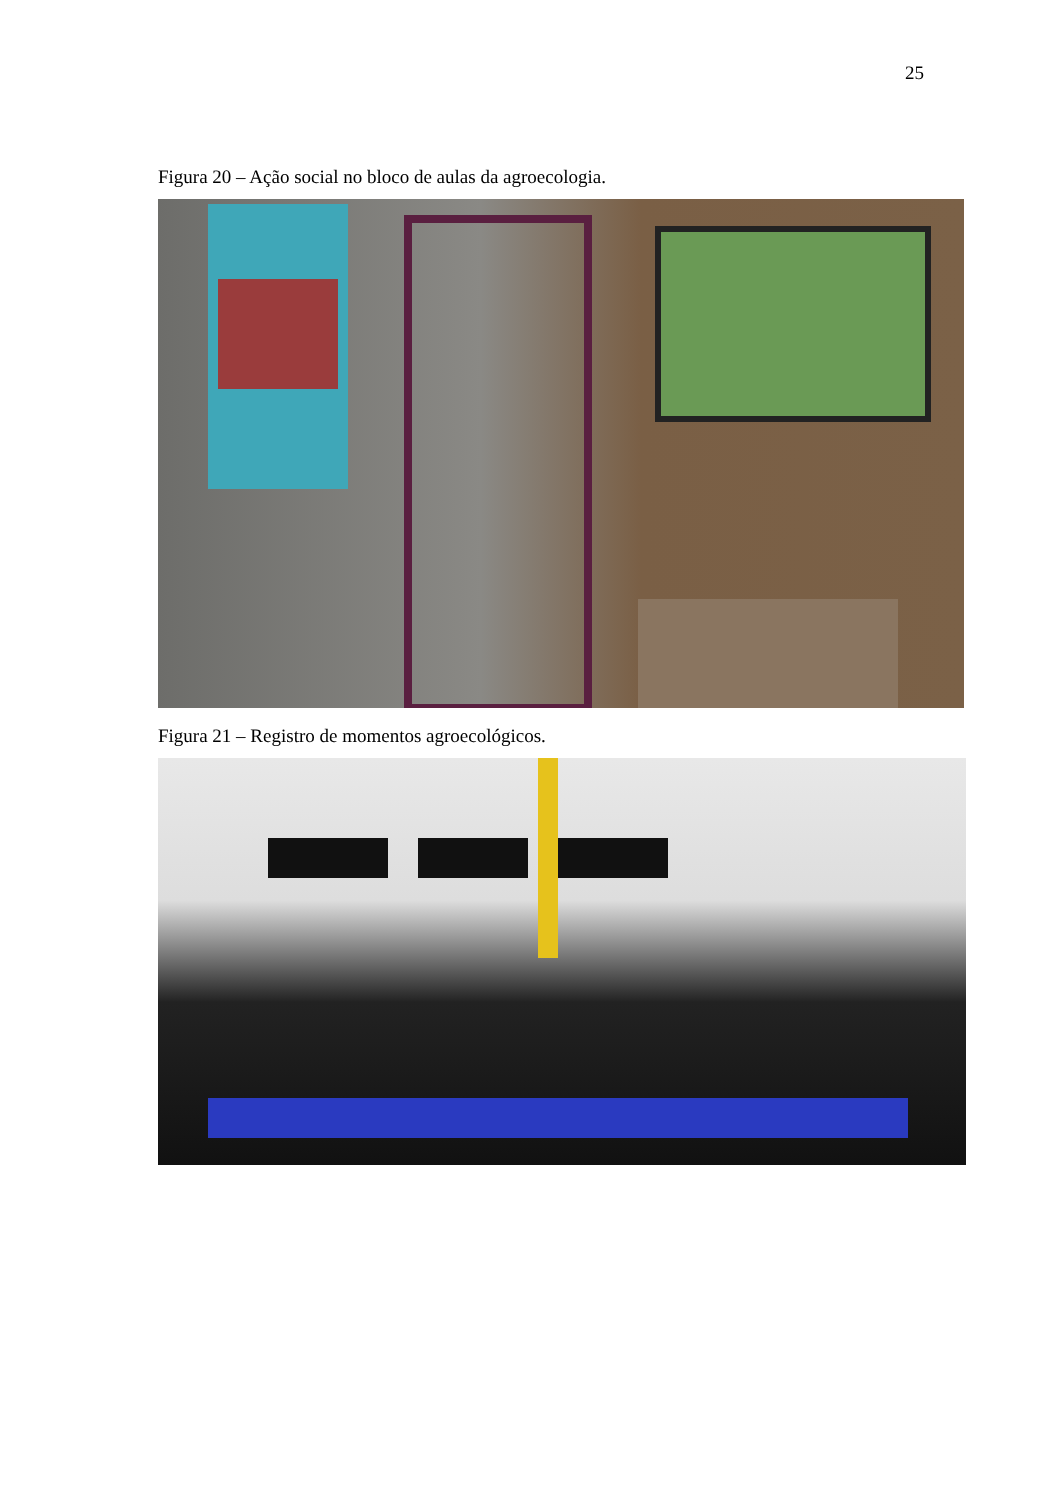25
Figura 20 – Ação social no bloco de aulas da agroecologia.
Figura 21 – Registro de momentos agroecológicos.